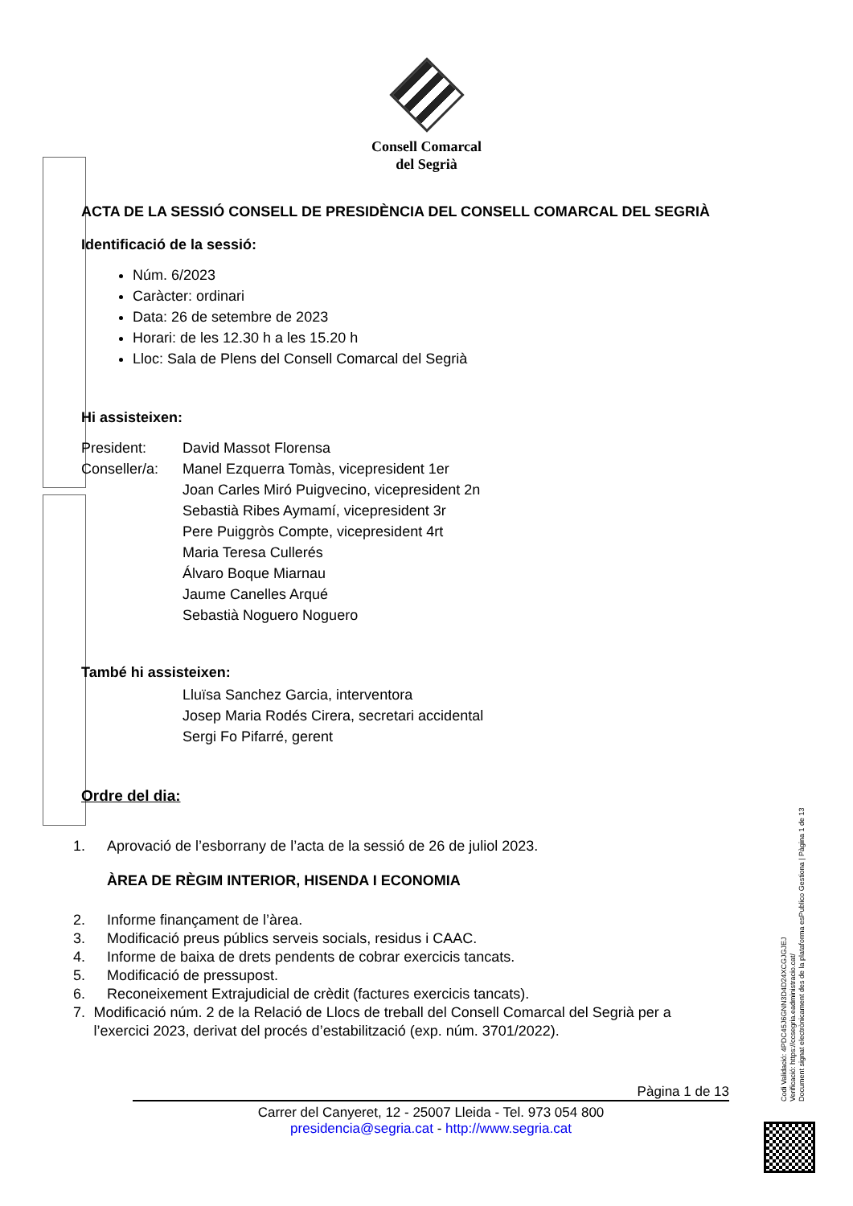Consell Comarcal
del Segrià
ACTA DE LA SESSIÓ CONSELL DE PRESIDÈNCIA DEL CONSELL COMARCAL DEL SEGRIÀ
Identificació de la sessió:
Núm. 6/2023
Caràcter: ordinari
Data: 26 de setembre de 2023
Horari: de les 12.30 h a les 15.20 h
Lloc: Sala de Plens del Consell Comarcal del Segrià
Hi assisteixen:
President: David Massot Florensa
Conseller/a: Manel Ezquerra Tomàs, vicepresident 1er
Joan Carles Miró Puigvecino, vicepresident 2n
Sebastià Ribes Aymamí, vicepresident 3r
Pere Puiggròs Compte, vicepresident 4rt
Maria Teresa Cullerés
Álvaro Boque Miarnau
Jaume Canelles Arqué
Sebastià Noguero Noguero
També hi assisteixen:
Lluïsa Sanchez Garcia, interventora
Josep Maria Rodés Cirera, secretari accidental
Sergi Fo Pifarré, gerent
Ordre del dia:
1. Aprovació de l’esborrany de l’acta de la sessió de 26 de juliol 2023.
ÀREA DE RÈGIM INTERIOR, HISENDA I ECONOMIA
2. Informe finançament de l’àrea.
3. Modificació preus públics serveis socials, residus i CAAC.
4. Informe de baixa de drets pendents de cobrar exercicis tancats.
5. Modificació de pressupost.
6. Reconeixement Extrajudicial de crèdit (factures exercicis tancats).
7. Modificació núm. 2 de la Relació de Llocs de treball del Consell Comarcal del Segrià per a l’exercici 2023, derivat del procés d’estabilització (exp. núm. 3701/2022).
Pàgina 1 de 13
Carrer del Canyeret, 12 - 25007 Lleida - Tel. 973 054 800
presidencia@segria.cat - http://www.segria.cat
Codi Validació: 4PDC45J6GNN3D4D24XCGJGJEJ
Verificació: https://ccsegria.eadministracio.cat/
Document signat electrònicament des de la plataforma esPublico Gestiona | Pàgina 1 de 13